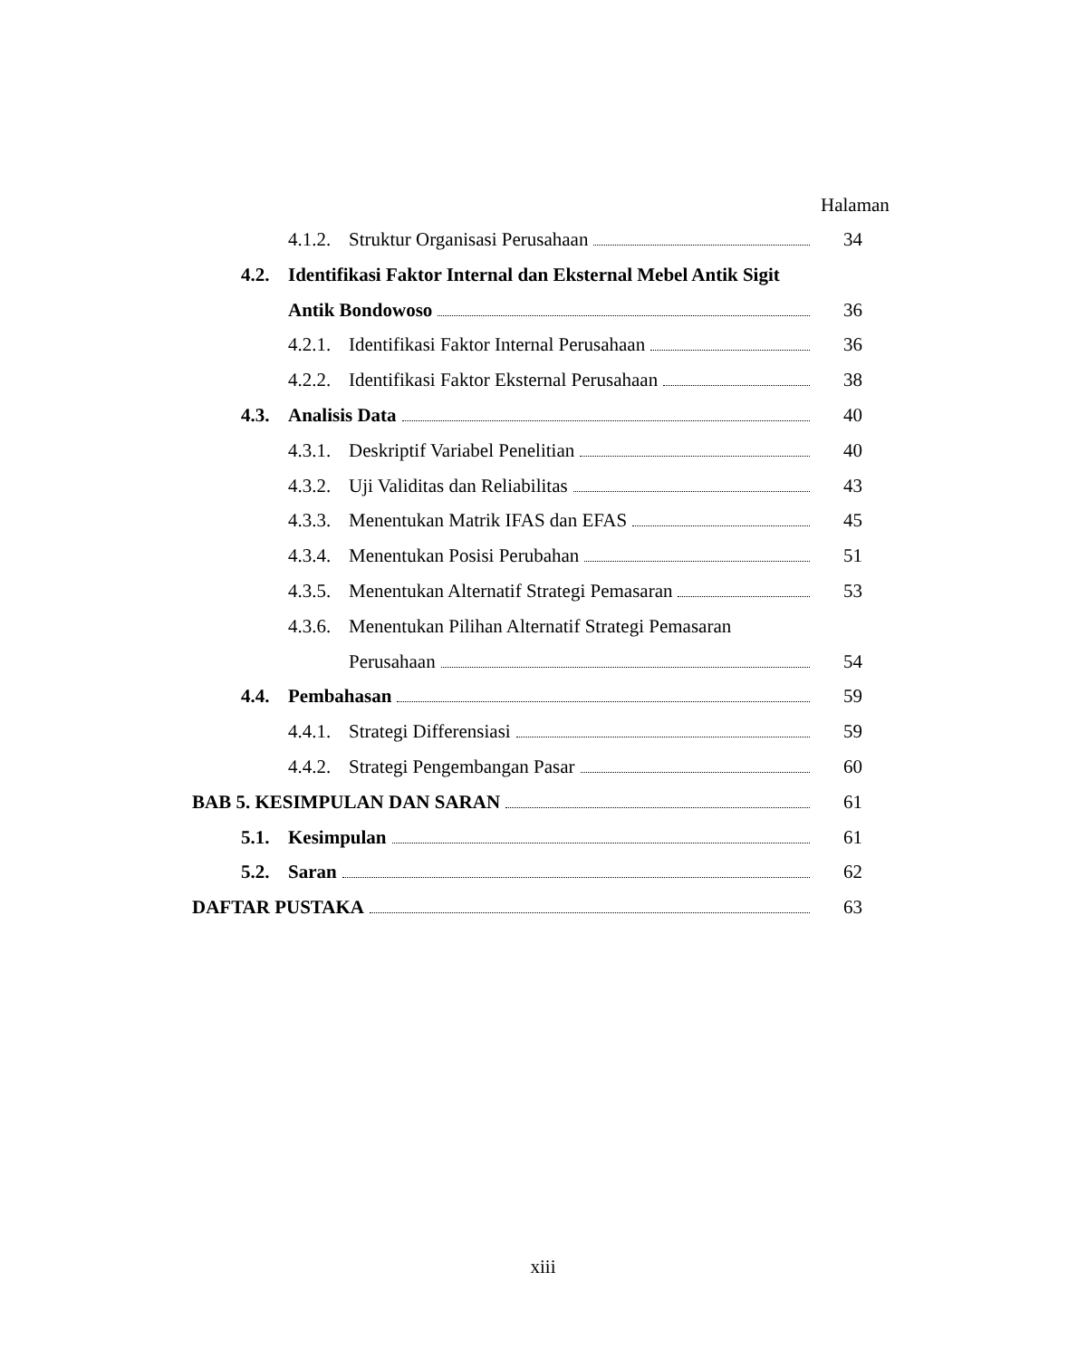Halaman
4.1.2. Struktur Organisasi Perusahaan 34
4.2. Identifikasi Faktor Internal dan Eksternal Mebel Antik Sigit
Antik Bondowoso 36
4.2.1. Identifikasi Faktor Internal Perusahaan 36
4.2.2. Identifikasi Faktor Eksternal Perusahaan 38
4.3. Analisis Data 40
4.3.1. Deskriptif Variabel Penelitian 40
4.3.2. Uji Validitas dan Reliabilitas 43
4.3.3. Menentukan Matrik IFAS dan EFAS 45
4.3.4. Menentukan Posisi Perubahan 51
4.3.5. Menentukan Alternatif Strategi Pemasaran 53
4.3.6. Menentukan Pilihan Alternatif Strategi Pemasaran
Perusahaan 54
4.4. Pembahasan 59
4.4.1. Strategi Differensiasi 59
4.4.2. Strategi Pengembangan Pasar 60
BAB 5. KESIMPULAN DAN SARAN 61
5.1. Kesimpulan 61
5.2. Saran 62
DAFTAR PUSTAKA 63
xiii